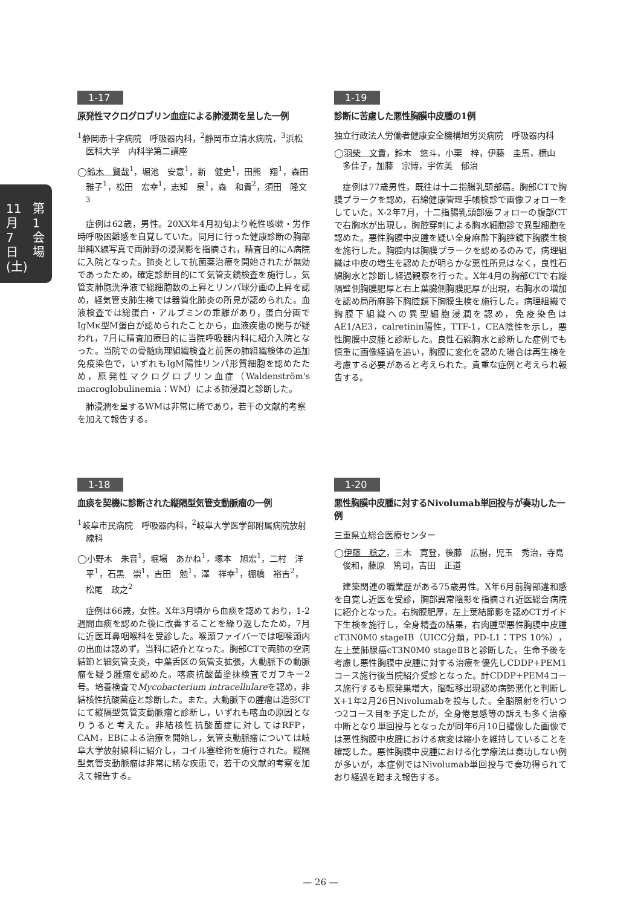11
月
7
日
(土)
第
1
会
場
1-17
原発性マクログロブリン血症による肺浸潤を呈した一例
<sup>1</sup> 静岡赤十字病院　呼吸器内科，<sup>2</sup>静岡市立清水病院，<sup>3</sup>浜松医科大学　内科学第二講座
◯鈴木　賢哉<sup>1</sup>，堀池　安意<sup>1</sup>，新　健史<sup>1</sup>，田熊　翔<sup>1</sup>，森田　雅子<sup>1</sup>，松田　宏幸<sup>1</sup>，志知　泉<sup>1</sup>，森　和貴<sup>2</sup>，須田　隆文<sup>3</sup>
症例は62歳，男性。20XX年4月初旬より乾性咳嗽・労作時呼吸困難感を自覚していた。同月に行った健康診断の胸部単純X線写真で両肺野の浸潤影を指摘され，精査目的にA病院に入院となった。肺炎として抗菌薬治療を開始されたが無効であったため，確定診断目的にて気管支鏡検査を施行し，気管支肺胞洗浄液で総細胞数の上昇とリンパ球分画の上昇を認め，経気管支肺生検では器質化肺炎の所見が認められた。血液検査では総蛋白・アルブミンの乖離があり，蛋白分画でIgMκ型M蛋白が認められたことから，血液疾患の関与が疑われ，7月に精査加療目的に当院呼吸器内科に紹介入院となった。当院での骨髄病理組織検査と前医の肺組織検体の追加免疫染色で，いずれもIgM陽性リンパ形質細胞を認めたため，原発性マクログロブリン血症（Waldenström's macroglobulinemia：WM）による肺浸潤と診断した。
肺浸潤を呈するWMは非常に稀であり，若干の文献的考察を加えて報告する。
1-19
診断に苦慮した悪性胸膜中皮腫の1例
独立行政法人労働者健康安全機構旭労災病院　呼吸器内科
◯羽柴　文貴，鈴木　悠斗，小栗　梓，伊藤　圭馬，横山　多佳子，加藤　宗博，宇佐美　郁治
症例は77歳男性，既往は十二指腸乳頭部癌。胸部CTで胸膜プラークを認め，石綿健康管理手帳検診で画像フォローをしていた。X-2年7月，十二指腸乳頭部癌フォローの腹部CTで右胸水が出現し，胸腔穿刺による胸水細胞診で異型細胞を認めた。悪性胸膜中皮腫を疑い全身麻酔下胸腔鏡下胸膜生検を施行した。胸腔内は胸膜プラークを認めるのみで，病理組織は中皮の増生を認めたが明らかな悪性所見はなく，良性石綿胸水と診断し経過観察を行った。X年4月の胸部CTで右縦隔壁側胸膜肥厚と右上葉臓側胸膜肥厚が出現，右胸水の増加を認め局所麻酔下胸腔鏡下胸膜生検を施行した。病理組織で胸膜下組織への異型細胞浸潤を認め，免疫染色はAE1/AE3，calretinin陽性，TTF-1，CEA陰性を示し，悪性胸膜中皮腫と診断した。良性石綿胸水と診断した症例でも慎重に画像経過を追い，胸膜に変化を認めた場合は再生検を考慮する必要があると考えられた。貴重な症例と考えられ報告する。
1-18
血痰を契機に診断された縦隔型気管支動脈瘤の一例
<sup>1</sup> 岐阜市民病院　呼吸器内科，<sup>2</sup>岐阜大学医学部附属病院放射線科
◯小野木　朱音<sup>1</sup>，堀場　あかね<sup>1</sup>，塚本　旭宏<sup>1</sup>，二村　洋平<sup>1</sup>，石黒　崇<sup>1</sup>，吉田　勉<sup>1</sup>，澤　祥幸<sup>1</sup>，棚橋　裕吉<sup>2</sup>，松尾　政之<sup>2</sup>
症例は66歳，女性。X年3月頃から血痰を認めており，1-2週間血痰を認めた後に改善することを繰り返したため，7月に近医耳鼻咽喉科を受診した。喉頭ファイバーでは咽喉頭内の出血は認めず，当科に紹介となった。胸部CTで両肺の空洞結節と細気管支炎，中葉舌区の気管支拡張，大動脈下の動脈瘤を疑う腫瘤を認めた。喀痰抗酸菌塗抹検査でガフキー2号。培養検査でMycobacterium intracellulareを認め，非結核性抗酸菌症と診断した。また。大動脈下の腫瘤は造影CTにて縦隔型気管支動脈瘤と診断し，いずれも喀血の原因となりうると考えた。非結核性抗酸菌症に対してはRFP，CAM，EBによる治療を開始し，気管支動脈瘤については岐阜大学放射線科に紹介し，コイル塞栓術を施行された。縦隔型気管支動脈瘤は非常に稀な疾患で，若干の文献的考察を加えて報告する。
1-20
悪性胸膜中皮腫に対するNivolumab単回投与が奏功した一例
三重県立総合医療センター
◯伊藤　稔之，三木　寛登，後藤　広樹，児玉　秀治，寺島　俊和，藤原　篤司，吉田　正道
建築関連の職業歴がある75歳男性。X年6月前胸部違和感を自覚し近医を受診，胸部異常陰影を指摘され近医総合病院に紹介となった。右胸膜肥厚，左上葉結節影を認めCTガイド下生検を施行し，全身精査の結果，右肉腫型悪性胸膜中皮腫cT3N0M0 stageⅠB（UICC分類，PD-L1：TPS 10%），左上葉肺腺癌cT3N0M0 stageⅡBと診断した。生命予後を考慮し悪性胸膜中皮腫に対する治療を優先しCDDP+PEM1コース施行後当院紹介受診となった。計CDDP+PEM4コース施行するも原発巣増大，脳転移出現認め病勢悪化と判断しX+1年2月26日Nivolumabを投与した。全脳照射を行いつつ2コース目を予定したが，全身倦怠感等の訴えも多く治療中断となり単回投与となったが同年6月10日撮像した画像では悪性胸膜中皮腫における病変は縮小を維持していることを確認した。悪性胸膜中皮腫における化学療法は奏功しない例が多いが，本症例ではNivolumab単回投与で奏功得られており経過を踏まえ報告する。
— 26 —